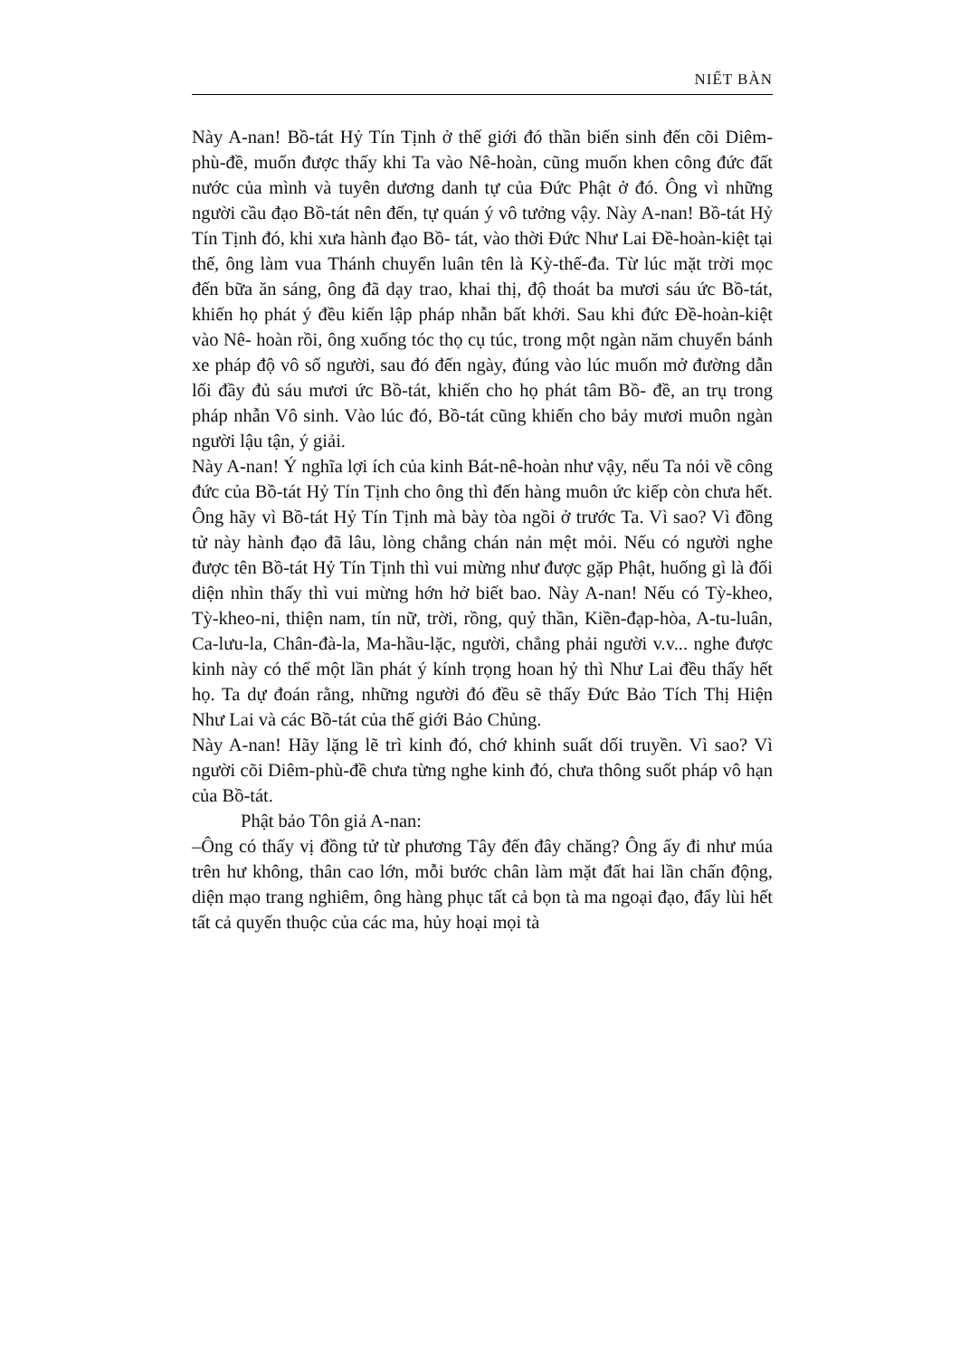NIẾT BÀN
Này A-nan! Bồ-tát Hỷ Tín Tịnh ở thế giới đó thần biến sinh đến cõi Diêm-phù-đề, muốn được thấy khi Ta vào Nê-hoàn, cũng muốn khen công đức đất nước của mình và tuyên dương danh tự của Đức Phật ở đó. Ông vì những người cầu đạo Bồ-tát nên đến, tự quán ý vô tưởng vậy. Này A-nan! Bồ-tát Hỷ Tín Tịnh đó, khi xưa hành đạo Bồ- tát, vào thời Đức Như Lai Đề-hoàn-kiệt tại thế, ông làm vua Thánh chuyển luân tên là Kỳ-thế-đa. Từ lúc mặt trời mọc đến bữa ăn sáng, ông đã dạy trao, khai thị, độ thoát ba mươi sáu ức Bồ-tát, khiến họ phát ý đều kiến lập pháp nhẫn bất khởi. Sau khi đức Đề-hoàn-kiệt vào Nê- hoàn rồi, ông xuống tóc thọ cụ túc, trong một ngàn năm chuyển bánh xe pháp độ vô số người, sau đó đến ngày, đúng vào lúc muốn mở đường dẫn lối đầy đủ sáu mươi ức Bồ-tát, khiến cho họ phát tâm Bồ- đề, an trụ trong pháp nhẫn Vô sinh. Vào lúc đó, Bồ-tát cũng khiến cho bảy mươi muôn ngàn người lậu tận, ý giải.
Này A-nan! Ý nghĩa lợi ích của kinh Bát-nê-hoàn như vậy, nếu Ta nói về công đức của Bồ-tát Hỷ Tín Tịnh cho ông thì đến hàng muôn ức kiếp còn chưa hết. Ông hãy vì Bồ-tát Hỷ Tín Tịnh mà bày tòa ngồi ở trước Ta. Vì sao? Vì đồng tử này hành đạo đã lâu, lòng chẳng chán nản mệt mỏi. Nếu có người nghe được tên Bồ-tát Hỷ Tín Tịnh thì vui mừng như được gặp Phật, huống gì là đối diện nhìn thấy thì vui mừng hớn hở biết bao. Này A-nan! Nếu có Tỳ-kheo, Tỳ-kheo-ni, thiện nam, tín nữ, trời, rồng, quỷ thần, Kiền-đạp-hòa, A-tu-luân, Ca-lưu-la, Chân-đà-la, Ma-hầu-lặc, người, chẳng phải người v.v... nghe được kinh này có thể một lần phát ý kính trọng hoan hỷ thì Như Lai đều thấy hết họ. Ta dự đoán rằng, những người đó đều sẽ thấy Đức Bảo Tích Thị Hiện Như Lai và các Bồ-tát của thế giới Bảo Chủng.
Này A-nan! Hãy lặng lẽ trì kinh đó, chớ khinh suất dối truyền. Vì sao? Vì người cõi Diêm-phù-đề chưa từng nghe kinh đó, chưa thông suốt pháp vô hạn của Bồ-tát.
Phật bảo Tôn giả A-nan:
–Ông có thấy vị đồng tử từ phương Tây đến đây chăng? Ông ấy đi như múa trên hư không, thân cao lớn, mỗi bước chân làm mặt đất hai lần chấn động, diện mạo trang nghiêm, ông hàng phục tất cả bọn tà ma ngoại đạo, đẩy lùi hết tất cả quyến thuộc của các ma, hủy hoại mọi tà